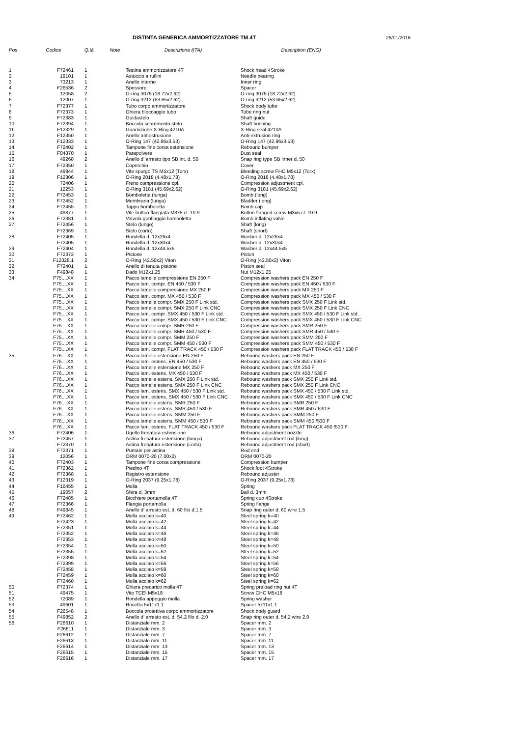DISTINTA GENERICA AMMORTIZZATORE TM 4T
26/01/2016
| Pos | Codice | Q.tà | Note | Descrizione (ITA) | Description (ENG) |
| --- | --- | --- | --- | --- | --- |
| 1 | F72461 | 1 | | Testina ammortizzatore 4T | Shock head 4Stroke |
| 2 | 19101 | 1 | | Astuccio a rullini | Needle bearing |
| 3 | 73213 | 1 | | Anello interno | Inner ring |
| 4 | F26536 | 2 | | Spessore | Spacer |
| 5 | 12058 | 2 | | O-ring 3075 (18.72x2.62) | O-ring 3075 (18.72x2.62) |
| 6 | 12007 | 1 | | O-ring 3212 (53.65x2.62) | O-ring 3212 (53.65x2.62) |
| 7 | F72377 | 1 | | Tubo corpo ammortizzatore | Shock body tube |
| 8 | F72373 | 1 | | Ghiera bloccaggio tubo | Tube ring nut |
| 9 | F72383 | 1 | | Guidastelo | Shaft guide |
| 10 | F72394 | 1 | | Boccola scorrimento stelo | Shaft bushing |
| 11 | F12329 | 1 | | Guarnizione X-Ring 4210A | X-Ring seal 4210A |
| 12 | F12350 | 1 | | Anello antiestrusione | Anti-extrusion ring |
| 13 | F12333 | 1 | | O-Ring 147 (42.86x3.53) | O-Ring 147 (42.86x3.53) |
| 14 | F72402 | 1 | | Tampone fine corsa estensione | Rebound bumper |
| 15 | F04370 | 1 | | Parapolvere | Dust seal |
| 16 | 49268 | 2 | | Anello d' arresto tipo SB int. d. 50 | Snap ring type SB inner d. 50 |
| 17 | F72350 | 1 | | Coperchio | Cover |
| 18 | 49944 | 1 | | Vite spurgo TS M5x12 (Torx) | Bleeding screw FHC M5x12 (Torx) |
| 19 | F12306 | 1 | | O-Ring 2018 (4.48x1.78) | O-Ring 2018 (4.48x1.78) |
| 20 | 72406 | 1 | | Freno compressione cpl. | Compression adjustment cpl. |
| 21 | 12253 | 1 | | O-Ring 3181 (45.69x2.62) | O-Ring 3181 (45.69x2.62) |
| 22 | F72453 | 1 | | Bomboletta (lunga) | Bomb (long) |
| 23 | F72452 | 1 | | Membrana (lunga) | Bladder (long) |
| 24 | F72455 | 1 | | Tappo bomboletta | Bomb cap |
| 25 | 49877 | 1 | | Vite button flangiata M3x5 cl. 10.9 | Button flanged screw M3x5 cl. 10.9 |
| 26 | F72381 | 1 | | Valvola gonfiaggio bomboletta | Bomb inflating valve |
| 27 | F72456 | 1 | | Stelo (lungo) | Shaft (long) |
| | F72369 | 1 | | Stelo (corto) | Shaft (short) |
| 28 | F72405 | 1 | | Rondella d. 12x26x4 | Washer d. 12x26x4 |
| | F72405 | 1 | | Rondella d. 12x30x4 | Washer d. 12x30x4 |
| 29 | F72404 | 1 | | Rondella d. 12x44.5x5 | Washer d. 12x44.5x5 |
| 30 | F72372 | 1 | | Pistone | Piston |
| 31 | F12328.1 | 2 | | O-Ring (42.50x2) Viton | O-Ring (42.50x2) Viton |
| 32 | F72401 | 1 | | Anello di tenuta pistone | Piston seal |
| 33 | F49848 | 1 | | Dado M12x1.25 | Nut M12x1.25 |
| 34 | F75....XX | 1 | | Pacco lamelle compressione EN 250 F | Compression washers pack EN 250 F |
| | F75....XX | 1 | | Pacco lam. compr. EN 450 / 530 F | Compression washers pack EN 450 / 530 F |
| | F75....XX | 1 | | Pacco lamelle compressione MX 250 F | Compression washers pack MX 250 F |
| | F75....XX | 1 | | Pacco lam. compr. MX 450 / 530 F | Compression washers pack MX 450 / 530 F |
| | F75....XX | 1 | | Pacco lamelle compr. SMX 250 F Link std. | Compression washers pack SMX 250 F Link std. |
| | F75....XX | 1 | | Pacco lamelle compr. SMX 250 F Link CNC | Compression washers pack SMX 250 F Link CNC |
| | F75....XX | 1 | | Pacco lam. compr. SMX 450 / 530 F Link std. | Compression washers pack SMX 450 / 530 F Link std. |
| | F75....XX | 1 | | Pacco lam. compr. SMX 450 / 530 F Link CNC | Compression washers pack SMX 450 / 530 F Link CNC |
| | F75....XX | 1 | | Pacco lamelle compr. SMR 250 F | Compression washers pack SMR 250 F |
| | F75....XX | 1 | | Pacco lamelle compr. SMR 450 / 530 F | Compression washers pack SMR 450 / 530 F |
| | F75....XX | 1 | | Pacco lamelle compr. SMM 250 F | Compression washers pack SMM 250 F |
| | F75....XX | 1 | | Pacco lamelle compr. SMM 450 / 530 F | Compression washers pack SMM 450 / 530 F |
| | F75....XX | 1 | | Pacco lam. compr. FLAT TRACK 450 / 530 F | Compression washers pack FLAT TRACK 450 / 530 F |
| 35 | F76....XX | 1 | | Pacco lamelle estensione EN 250 F | Rebound washers pack EN 250 F |
| | F76....XX | 1 | | Pacco lam. estens. EN 450 / 530 F | Rebound washers pack EN 450 / 530 F |
| | F76....XX | 1 | | Pacco lamelle estensione MX 250 F | Rebound washers pack MX 250 F |
| | F76....XX | 1 | | Pacco lam. estens. MX 450 / 530 F | Rebound washers pack MX 450 / 530 F |
| | F76....XX | 1 | | Pacco lamelle estens. SMX 250 F Link std. | Rebound washers pack SMX 250 F Link std. |
| | F76....XX | 1 | | Pacco lamelle estens. SMX 250 F Link CNC | Rebound washers pack SMX 250 F Link CNC |
| | F76....XX | 1 | | Pacco lam. estens. SMX 450 / 530 F Link std. | Rebound washers pack SMX 450 / 530 F Link std. |
| | F76....XX | 1 | | Pacco lam. estens. SMX 450 / 530 F Link CNC | Rebound washers pack SMX 450 / 530 F Link CNC |
| | F76....XX | 1 | | Pacco lamelle estens. SMR 250 F | Rebound washers pack SMR 250 F |
| | F76....XX | 1 | | Pacco lamelle estens. SMR 450 / 530 F | Rebound washers pack SMR 450 / 530 F |
| | F76....XX | 1 | | Pacco lamelle estens. SMM 250 F | Rebound washers pack SMM 250 F |
| | F76....XX | 1 | | Pacco lamelle estens. SMM 450 / 530 F | Rebound washers pack SMM 450 /530 F |
| | F76....XX | 1 | | Pacco lam. estens. FLAT TRACK 450 / 530 F | Rebound washers pack FLAT TRACK 450 /530 F |
| 36 | F72406 | 1 | | Ugello frenatura estensione | Rebound adjustment nozzle |
| 37 | F72457 | 1 | | Astina frenatura estensione (lunga) | Rebound adjustment rod (long) |
| | F72370 | 1 | | Astina frenatura estensione (corta) | Rebound adjustment rod (short) |
| 38 | F72371 | 1 | | Puntale per astina | Rod end |
| 39 | 12056 | 1 | | ORM 0070-20 (7.00x2) | ORM 0070-20 |
| 40 | F72403 | 1 | | Tampone fine corsa compressione | Compression bumper |
| 41 | F72362 | 1 | | Piedino 4T | Shock foot 4Stroke |
| 42 | F72368 | 1 | | Registro estensione | Rebound adjuster |
| 43 | F12319 | 1 | | O-Ring 2037 (9.25x1.78) | O-Ring 2037 (9.25x1.78) |
| 44 | F16455 | 1 | | Molla | Spring |
| 45 | 19057 | 2 | | Sfera d. 3mm | Ball d. 3mm |
| 46 | F72485 | 1 | | Bicchiere portamolla 4T | Spring cup 4Stroke |
| 47 | F72366 | 1 | | Flangia portamolla | Spring flange |
| 48 | F49845 | 1 | | Anello d' arresto est. d. 60 filo d.1.5 | Snap ring outer d. 60 wire 1.5 |
| 49 | F72462 | 1 | | Molla acciaio k=40 | Steel spring k=40 |
| | F72423 | 1 | | Molla acciaio k=42 | Steel spring k=42 |
| | F72351 | 1 | | Molla acciaio k=44 | Steel spring k=44 |
| | F72352 | 1 | | Molla acciaio k=46 | Steel spring k=46 |
| | F72353 | 1 | | Molla acciaio k=48 | Steel spring k=48 |
| | F72354 | 1 | | Molla acciaio k=50 | Steel spring k=50 |
| | F72355 | 1 | | Molla acciaio k=52 | Steel spring k=52 |
| | F72398 | 1 | | Molla acciaio k=54 | Steel spring k=54 |
| | F72399 | 1 | | Molla acciaio k=56 | Steel spring k=56 |
| | F72458 | 1 | | Molla acciaio k=58 | Steel spring k=58 |
| | F72459 | 1 | | Molla acciaio k=60 | Steel spring k=60 |
| | F72460 | 1 | | Molla acciaio k=62 | Steel spring k=62 |
| 50 | F72374 | 1 | | Ghiera precarico molla 4T | Spring preload ring nut 4T |
| 51 | 49475 | 1 | | Vite TCEI M5x18 | Screw CHC M5x18 |
| 52 | 72089 | 1 | | Rondella appoggio molla | Spring washer |
| 53 | 49601 | 1 | | Rosetta 5x11x1.1 | Spacer 5x11x1.1 |
| 54 | F26548 | 1 | | Boccola protettiva corpo ammortizzatore | Shock body guard |
| 55 | F49852 | 2 | | Anello d' arresto est. d. 54.2 filo d. 2.0 | Snap ring outer d. 54.2 wire 2.0 |
| 56 | F26610 | 1 | | Distanziale mm. 2 | Spacer mm. 2 |
| | F26611 | 1 | | Distanziale mm. 3 | Spacer mm. 3 |
| | F26612 | 1 | | Distanziale mm. 7 | Spacer mm. 7 |
| | F26613 | 1 | | Distanziale mm. 11 | Spacer mm. 11 |
| | F26614 | 1 | | Distanziale mm. 13 | Spacer mm. 13 |
| | F26615 | 1 | | Distanziale mm. 15 | Spacer mm. 15 |
| | F26616 | 1 | | Distanziale mm. 17 | Spacer mm. 17 |